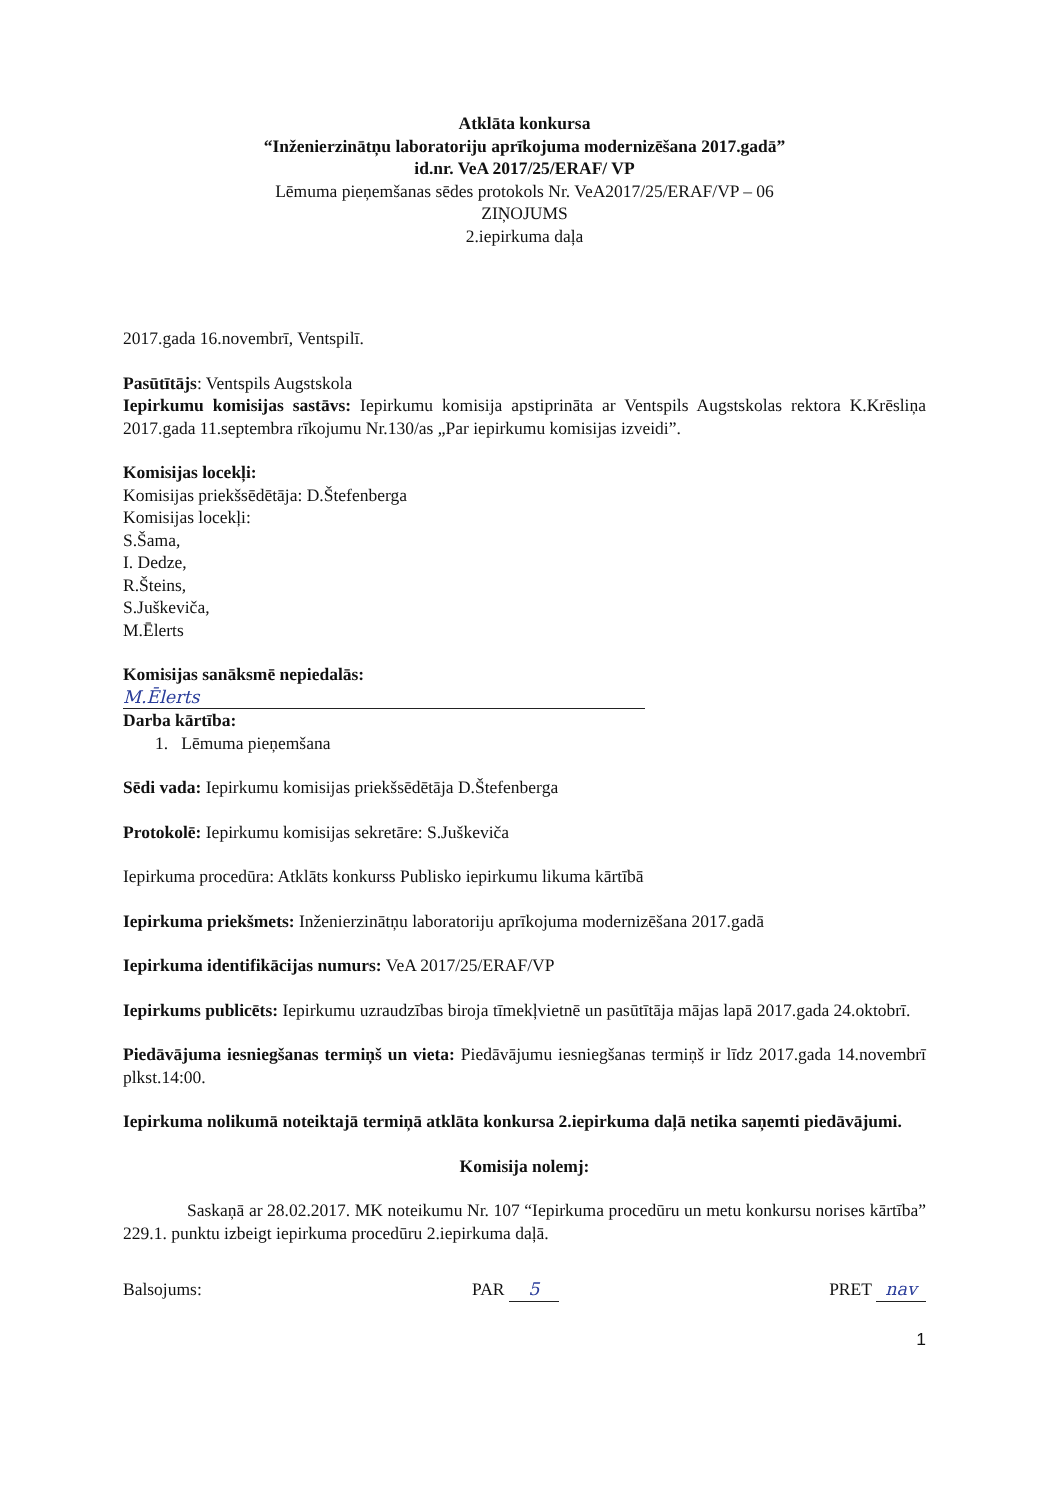Atklāta konkursa
“Inženierzinātņu laboratoriju aprīkojuma modernizēšana 2017.gadā”
id.nr. VeA 2017/25/ERAF/ VP
Lēmuma pieņemšanas sēdes protokols Nr. VeA2017/25/ERAF/VP – 06
ZIŅOJUMS
2.iepirkuma daļa
2017.gada 16.novembrī, Ventspilī.
Pasūtītājs: Ventspils Augstskola
Iepirkumu komisijas sastāvs: Iepirkumu komisija apstiprināta ar Ventspils Augstskolas rektora K.Krēsliņa 2017.gada 11.septembra rīkojumu Nr.130/as „Par iepirkumu komisijas izveidi”.
Komisijas locekļi:
Komisijas priekšsēdētāja: D.Štefenberga
Komisijas locekļi:
S.Šama,
I. Dedze,
R.Šteins,
S.Juškeviča,
M.Ēlerts
Komisijas sanāksmē nepiedalās:
M.Ēlerts
Darba kārtība:
1. Lēmuma pieņemšana
Sēdi vada: Iepirkumu komisijas priekšsēdētāja D.Štefenberga
Protokolē: Iepirkumu komisijas sekretāre: S.Juškeviča
Iepirkuma procedūra: Atklāts konkurss Publisko iepirkumu likuma kārtībā
Iepirkuma priekšmets: Inženierzinātņu laboratoriju aprīkojuma modernizēšana 2017.gadā
Iepirkuma identifikācijas numurs: VeA 2017/25/ERAF/VP
Iepirkums publicēts: Iepirkumu uzraudzības biroja tīmekļvietnē un pasūtītāja mājas lapā 2017.gada 24.oktobrī.
Piedāvājuma iesniegšanas termiņš un vieta: Piedāvājumu iesniegšanas termiņš ir līdz 2017.gada 14.novembrī plkst.14:00.
Iepirkuma nolikumā noteiktajā termiņā atklāta konkursa 2.iepirkuma daļā netika saņemti piedāvājumi.
Komisija nolemj:
Saskaņā ar 28.02.2017. MK noteikumu Nr. 107 “Iepirkuma procedūru un metu konkursu norises kārtība” 229.1. punktu izbeigt iepirkuma procedūru 2.iepirkuma daļā.
Balsojums: PAR 5 PRET nav
1